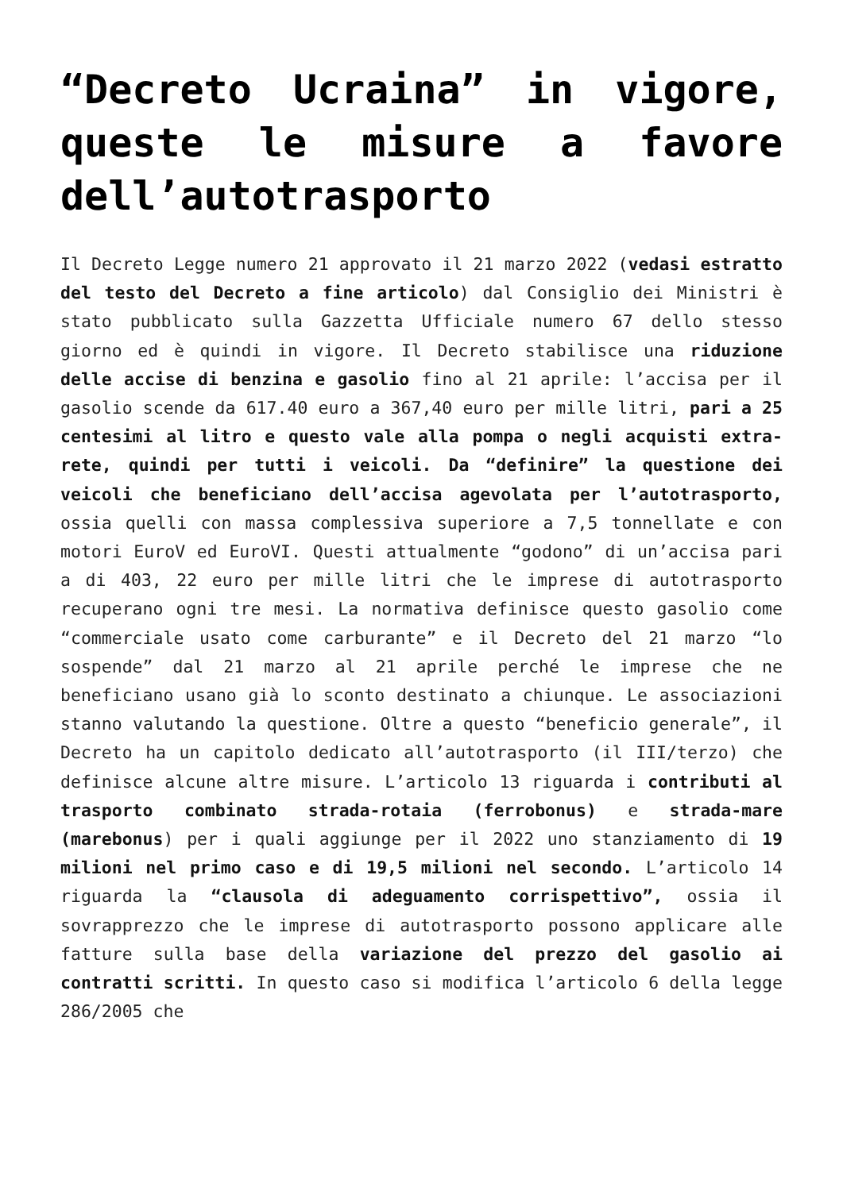“Decreto Ucraina” in vigore, queste le misure a favore dell’autotrasporto
Il Decreto Legge numero 21 approvato il 21 marzo 2022 (vedasi estratto del testo del Decreto a fine articolo) dal Consiglio dei Ministri è stato pubblicato sulla Gazzetta Ufficiale numero 67 dello stesso giorno ed è quindi in vigore. Il Decreto stabilisce una riduzione delle accise di benzina e gasolio fino al 21 aprile: l’accisa per il gasolio scende da 617.40 euro a 367,40 euro per mille litri, pari a 25 centesimi al litro e questo vale alla pompa o negli acquisti extra-rete, quindi per tutti i veicoli. Da “definire” la questione dei veicoli che beneficiano dell’accisa agevolata per l’autotrasporto, ossia quelli con massa complessiva superiore a 7,5 tonnellate e con motori EuroV ed EuroVI. Questi attualmente “godono” di un’accisa pari a di 403, 22 euro per mille litri che le imprese di autotrasporto recuperano ogni tre mesi. La normativa definisce questo gasolio come “commerciale usato come carburante” e il Decreto del 21 marzo “lo sospende” dal 21 marzo al 21 aprile perché le imprese che ne beneficiano usano già lo sconto destinato a chiunque. Le associazioni stanno valutando la questione. Oltre a questo “beneficio generale”, il Decreto ha un capitolo dedicato all’autotrasporto (il III/terzo) che definisce alcune altre misure. L’articolo 13 riguarda i contributi al trasporto combinato strada-rotaia (ferrobonus) e strada-mare (marebonus) per i quali aggiunge per il 2022 uno stanziamento di 19 milioni nel primo caso e di 19,5 milioni nel secondo. L’articolo 14 riguarda la “clausola di adeguamento corrispettivo”, ossia il sovrapprezzo che le imprese di autotrasporto possono applicare alle fatture sulla base della variazione del prezzo del gasolio ai contratti scritti. In questo caso si modifica l’articolo 6 della legge 286/2005 che